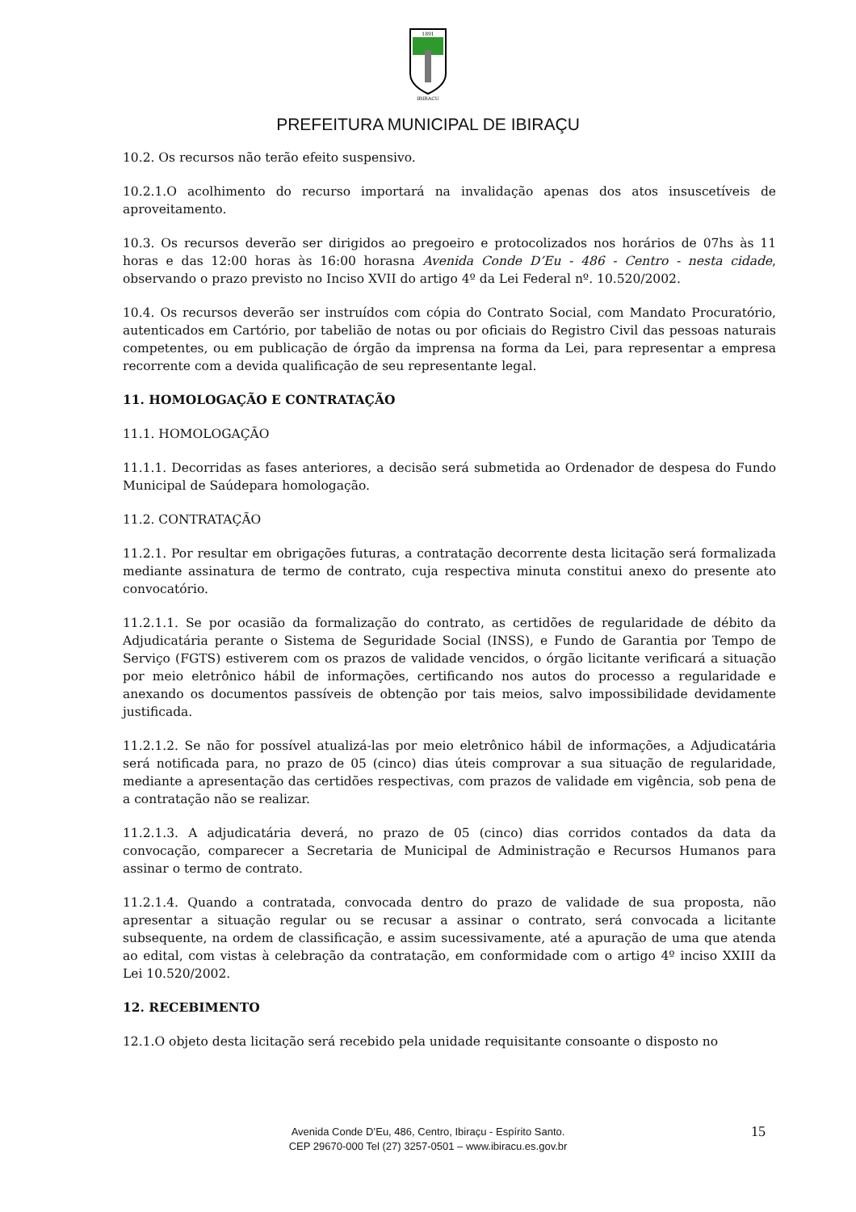1891
IBIRACU
PREFEITURA MUNICIPAL DE IBIRAÇU
10.2. Os recursos não terão efeito suspensivo.
10.2.1.O acolhimento do recurso importará na invalidação apenas dos atos insuscetíveis de aproveitamento.
10.3. Os recursos deverão ser dirigidos ao pregoeiro e protocolizados nos horários de 07hs às 11 horas e das 12:00 horas às 16:00 horasna Avenida Conde D’Eu - 486 - Centro - nesta cidade, observando o prazo previsto no Inciso XVII do artigo 4º da Lei Federal nº. 10.520/2002.
10.4. Os recursos deverão ser instruídos com cópia do Contrato Social, com Mandato Procuratório, autenticados em Cartório, por tabelião de notas ou por oficiais do Registro Civil das pessoas naturais competentes, ou em publicação de órgão da imprensa na forma da Lei, para representar a empresa recorrente com a devida qualificação de seu representante legal.
11. HOMOLOGAÇÃO E CONTRATAÇÃO
11.1. HOMOLOGAÇÃO
11.1.1. Decorridas as fases anteriores, a decisão será submetida ao Ordenador de despesa do Fundo Municipal de Saúdepara homologação.
11.2. CONTRATAÇÃO
11.2.1. Por resultar em obrigações futuras, a contratação decorrente desta licitação será formalizada mediante assinatura de termo de contrato, cuja respectiva minuta constitui anexo do presente ato convocatório.
11.2.1.1. Se por ocasião da formalização do contrato, as certidões de regularidade de débito da Adjudicatária perante o Sistema de Seguridade Social (INSS), e Fundo de Garantia por Tempo de Serviço (FGTS) estiverem com os prazos de validade vencidos, o órgão licitante verificará a situação por meio eletrônico hábil de informações, certificando nos autos do processo a regularidade e anexando os documentos passíveis de obtenção por tais meios, salvo impossibilidade devidamente justificada.
11.2.1.2. Se não for possível atualizá-las por meio eletrônico hábil de informações, a Adjudicatária será notificada para, no prazo de 05 (cinco) dias úteis comprovar a sua situação de regularidade, mediante a apresentação das certidões respectivas, com prazos de validade em vigência, sob pena de a contratação não se realizar.
11.2.1.3. A adjudicatária deverá, no prazo de 05 (cinco) dias corridos contados da data da convocação, comparecer a Secretaria de Municipal de Administração e Recursos Humanos para assinar o termo de contrato.
11.2.1.4. Quando a contratada, convocada dentro do prazo de validade de sua proposta, não apresentar a situação regular ou se recusar a assinar o contrato, será convocada a licitante subsequente, na ordem de classificação, e assim sucessivamente, até a apuração de uma que atenda ao edital, com vistas à celebração da contratação, em conformidade com o artigo 4º inciso XXIII da Lei 10.520/2002.
12. RECEBIMENTO
12.1.O objeto desta licitação será recebido pela unidade requisitante consoante o disposto no
15
Avenida Conde D’Eu, 486, Centro, Ibiraçu - Espírito Santo.
CEP 29670-000 Tel (27) 3257-0501 – www.ibiracu.es.gov.br